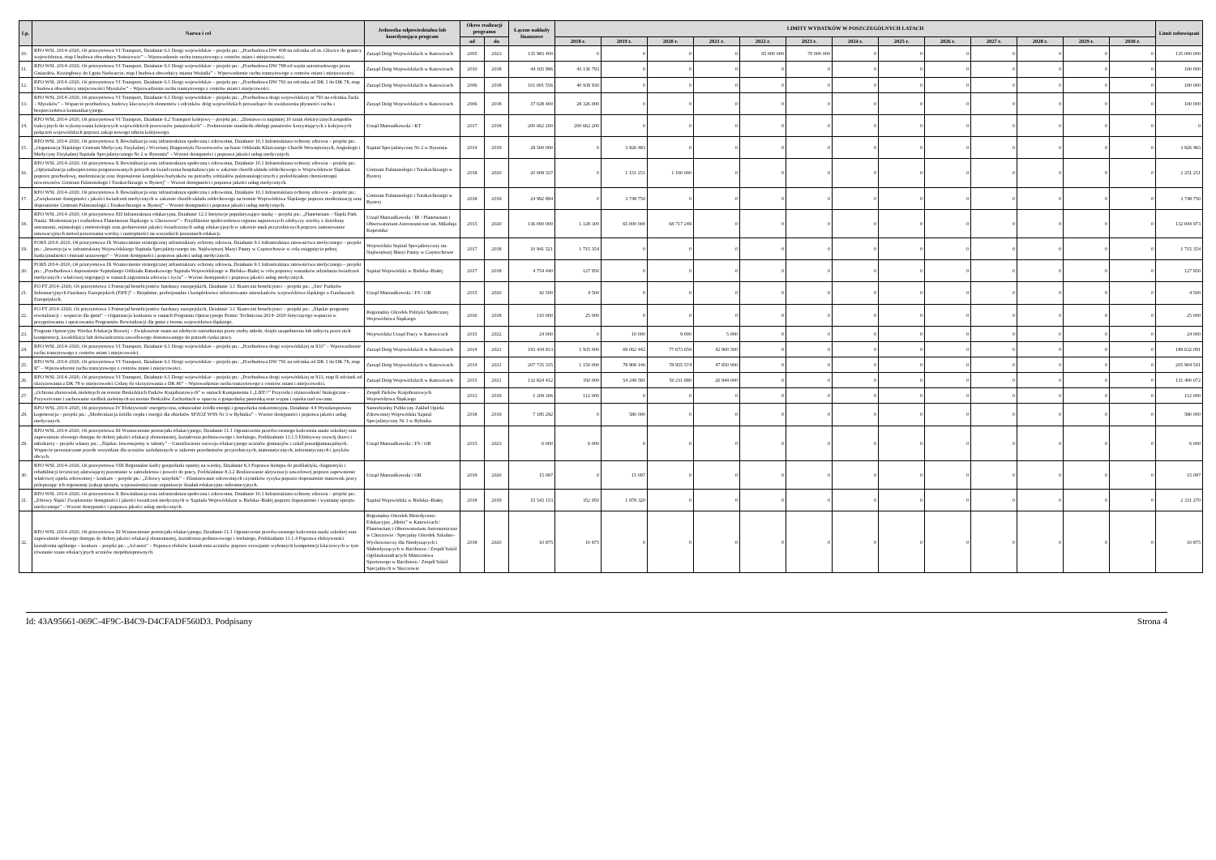| Lp. | Nazwa i cel | Jednostka odpowiedzialna lub koordynująca program | Okres realizacji programu | | Łączne nakłady finansowe | LIMITY WYDATKÓW W POSZCZEGÓLNYCH LATACH | | | | | | | | | | | | | Limit zobowiązań |
| --- | --- | --- | --- | --- | --- | --- | --- | --- | --- | --- | --- | --- | --- | --- | --- | --- | --- | --- | --- |
| | | | od | do | | 2018 r. | 2019 r. | 2020 r. | 2021 r. | 2022 r. | 2023 r. | 2024 r. | 2025 r. | 2026 r. | 2027 r. | 2028 r. | 2029 r. | 2030 r. | |
| 10. | RPO WSL 2014–2020, Oś priorytetowa VI Transport, Działanie 6.1 Drogi wojewódzkie – projekt pn.: „Przebudowa DW 408 na odcinku od m. Gliwice do granicy województwa, etap I budowa obwodnicy Sośnicowic” – Wprowadzenie ruchu tranzytowego z centrów miast i miejscowości. | Zarząd Dróg Wojewódzkich w Katowicach | 2005 | 2023 | 135 983 400 | 0 | 0 | 0 | 0 | 65 000 000 | 70 000 000 | 0 | 0 | 0 | 0 | 0 | 0 | 0 | 135 000 000 |
| 11. | RPO WSL 2014–2020, Oś priorytetowa VI Transport, Działanie 6.1 Drogi wojewódzkie – projekt pn.: „Przebudowa DW 789 od węzła autostradowego przez Gniazdów, Koziegłowy do Lgota Nadwarcie, etap I budowa obwodnicy miasta Woźniki” – Wprowadzenie ruchu tranzytowego z centrów miast i miejscowości. | Zarząd Dróg Wojewódzkich w Katowicach | 2010 | 2018 | 44 165 996 | 43 136 793 | 0 | 0 | 0 | 0 | 0 | 0 | 0 | 0 | 0 | 0 | 0 | 0 | 100 000 |
| 12. | RPO WSL 2014–2020, Oś priorytetowa VI Transport, Działanie 6.1 Drogi wojewódzkie – projekt pn.: „Przebudowa DW 791 na odcinku od DK 1 do DK 78, etap I budowa obwodnicy miejscowości Myszków” – Wprowadzenie ruchu tranzytowego z centrów miast i miejscowości. | Zarząd Dróg Wojewódzkich w Katowicach | 2006 | 2018 | 101 001 556 | 40 939 930 | 0 | 0 | 0 | 0 | 0 | 0 | 0 | 0 | 0 | 0 | 0 | 0 | 100 000 |
| 13. | RPO WSL 2014–2020, Oś priorytetowa VI Transport, Działanie 6.1 Drogi wojewódzkie – projekt pn.: „Przebudowa drogi wojewódzkiej nr 793 na odcinku Żarki – Myszków” – Wsparcie przebudowy, budowy kluczowych elementów i odcinków dróg wojewódzkich prowadzące do zwiększenia płynności ruchu i bezpieczeństwa komunikacyjnego. | Zarząd Dróg Wojewódzkich w Katowicach | 2006 | 2018 | 37 028 400 | 28 326 000 | 0 | 0 | 0 | 0 | 0 | 0 | 0 | 0 | 0 | 0 | 0 | 0 | 100 000 |
| 14. | RPO WSL 2014–2020, Oś priorytetowa VI Transport, Działanie 6.2 Transport kolejowy – projekt pn.: „Dostawa co najmniej 10 sztuk elektrycznych zespołów trakcyjnych do wykonywania kolejowych wojewódzkich przewozów pasażerskich” – Podniesienie standardu obsługi pasażerów korzystających z kolejowych połączeń wojewódzkich poprzez zakup nowego taboru kolejowego. | Urząd Marszałkowski / KT | 2017 | 2018 | 200 662 200 | 200 662 200 | 0 | 0 | 0 | 0 | 0 | 0 | 0 | 0 | 0 | 0 | 0 | 0 | 0 |
| 15. | RPO WSL 2014–2020, Oś priorytetowa X Rewitalizacja oraz infrastruktura społeczna i zdrowotna, Działanie 10.1 Infrastruktura ochrony zdrowia – projekt pn.: „Organizacja Śląskiego Centrum Medycyny Fizykalnej i Wczesnej Diagnostyki Nowotworów na bazie Oddziału Klinicznego Chorób Wewnętrznych, Angiologii i Medycyny Fizykalnej Szpitala Specjalistycznego Nr 2 w Bytomiu” – Wzrost dostępności i poprawa jakości usług medycznych. | Szpital Specjalistyczny Nr 2 w Bytomiu | 2014 | 2019 | 28 500 000 | 0 | 3 926 483 | 0 | 0 | 0 | 0 | 0 | 0 | 0 | 0 | 0 | 0 | 0 | 3 926 483 |
| 16. | RPO WSL 2014–2020, Oś priorytetowa X Rewitalizacja oraz infrastruktura społeczna i zdrowotna, Działanie 10.1 Infrastruktura ochrony zdrowia – projekt pn.: „Optymalizacja zabezpieczenia prognozowanych potrzeb na świadczenia hospitalizacyjne w zakresie chorób układu oddechowego w Województwie Śląskim poprzez przebudowę, modernizację oraz doposażenie kompleksu budynków na potrzeby oddziałów pulmonologicznych z pododdziałem chemioterapii nowotworów Centrum Pulmonologii i Torakochirurgii w Bystrej” – Wzrost dostępności i poprawa jakości usług medycznych. | Centrum Pulmonologii i Torakochirurgii w Bystrej | 2018 | 2020 | 20 008 337 | 0 | 1 151 251 | 1 100 000 | 0 | 0 | 0 | 0 | 0 | 0 | 0 | 0 | 0 | 0 | 2 251 251 |
| 17. | RPO WSL 2014–2020, Oś priorytetowa X Rewitalizacja oraz infrastruktura społeczna i zdrowotna, Działanie 10.1 Infrastruktura ochrony zdrowia – projekt pn.: „Zwiększenie dostępności i jakości świadczeń medycznych w zakresie chorób układu oddechowego na terenie Województwa Śląskiego poprzez modernizację oraz doposażenie Centrum Pulmonologii i Torakochirurgii w Bystrej” – Wzrost dostępności i poprawa jakości usług medycznych. | Centrum Pulmonologii i Torakochirurgii w Bystrej | 2018 | 2019 | 24 992 894 | 0 | 3 748 750 | 0 | 0 | 0 | 0 | 0 | 0 | 0 | 0 | 0 | 0 | 0 | 3 748 750 |
| 18. | RPO WSL 2014–2020, Oś priorytetowa XII Infrastruktura edukacyjna, Działanie 12.3 Instytucje popularyzujące naukę – projekt pn.: „Planetarium – Śląski Park Nauki. Modernizacja i rozbudowa Planetarium Śląskiego w Chorzowie” – Przybliżenie społeczeństwu regionu najnowszych zdobyczy wiedzy z dziedziny astronomii, sejsmologii i meteorologii oraz podniesienie jakości świadczonych usług edukacyjnych w zakresie nauk przyrodniczych poprzez zastosowanie innowacyjnych metod poszerzania wiedzy i umiejętności na wszystkich poziomach edukacji. | Urząd Marszałkowski / IR / Planetarium i Obserwatorium Astronomiczne im. Mikołaja Kopernika | 2015 | 2020 | 136 000 000 | 1 128 300 | 65 000 000 | 68 717 249 | 0 | 0 | 0 | 0 | 0 | 0 | 0 | 0 | 0 | 0 | 132 844 973 |
| 19. | POIiŚ 2014–2020, Oś priorytetowa IX Wzmocnienie strategicznej infrastruktury ochrony zdrowia, Działanie 9.1 Infrastruktura ratownictwa medycznego – projekt pn.: „Inwestycja w infrastrukturę Wojewódzkiego Szpitala Specjalistycznego im. Najświętszej Maryi Panny w Częstochowie w celu osiągnięcia pełnej funkcjonalności centrum urazowego” – Wzrost dostępności i poprawa jakości usług medycznych. | Wojewódzki Szpital Specjalistyczny im. Najświętszej Maryi Panny w Częstochowie | 2017 | 2018 | 10 941 521 | 1 715 354 | 0 | 0 | 0 | 0 | 0 | 0 | 0 | 0 | 0 | 0 | 0 | 0 | 1 715 354 |
| 20. | POIiŚ 2014–2020, Oś priorytetowa IX Wzmocnienie strategicznej infrastruktury ochrony zdrowia, Działanie 9.1 Infrastruktura ratownictwa medycznego – projekt pn.: „Przebudowa i doposażenie Szpitalnego Oddziału Ratunkowego Szpitala Wojewódzkiego w Bielsku–Białej w celu poprawy warunków udzielania świadczeń medycznych i właściwej segregacji w stanach zagrożenia zdrowia i życia” – Wzrost dostępności i poprawa jakości usług medycznych. | Szpital Wojewódzki w Bielsku–Białej | 2017 | 2018 | 4 754 440 | 127 950 | 0 | 0 | 0 | 0 | 0 | 0 | 0 | 0 | 0 | 0 | 0 | 0 | 127 950 |
| 21. | PO PT 2014–2020, Oś priorytetowa 3 Potencjał beneficjentów funduszy europejskich, Działanie 3.1 Skuteczni beneficjenci – projekt pn.: „Sieć Punktów Informacyjnych Funduszy Europejskich (PIFE)” – Bezpłatne, profesjonalne i kompleksowe informowanie mieszkańców województwa śląskiego o Funduszach Europejskich. | Urząd Marszałkowski / FS / OR | 2015 | 2020 | 42 500 | 4 500 | 0 | 0 | 0 | 0 | 0 | 0 | 0 | 0 | 0 | 0 | 0 | 0 | 4 500 |
| 22. | PO PT 2014–2020, Oś priorytetowa 3 Potencjał beneficjentów funduszy europejskich, Działanie 3.1 Skuteczni beneficjenci – projekt pn.: „Śląskie programy rewitalizacji – wsparcie dla gmin” – Organizacja konkursu w ramach Programu Operacyjnego Pomoc Techniczna 2014–2020 dotyczącego wsparcia w przygotowaniu i opracowaniu Programów Rewitalizacji dla gmin z terenu województwa śląskiego. | Regionalny Ośrodek Polityki Społecznej Województwa Śląskiego | 2016 | 2018 | 110 000 | 25 000 | 0 | 0 | 0 | 0 | 0 | 0 | 0 | 0 | 0 | 0 | 0 | 0 | 25 000 |
| 23. | Program Operacyjny Wiedza Edukacja Rozwój – Zwiększenie szans na zdobycie zatrudnienia przez osoby młode, dzięki uzupełnieniu lub nabyciu przez nich kompetencji, kwalifikacji lub doświadczenia zawodowego dostosowanego do potrzeb rynku pracy. | Wojewódzki Urząd Pracy w Katowicach | 2015 | 2022 | 24 000 | 0 | 10 000 | 9 000 | 5 000 | 0 | 0 | 0 | 0 | 0 | 0 | 0 | 0 | 0 | 24 000 |
| 24. | RPO WSL 2014–2020, Oś priorytetowa VI Transport, Działanie 6.1 Drogi wojewódzkie – projekt pn.: „Przebudowa drogi wojewódzkiej nr 933” – Wprowadzenie ruchu tranzytowego z centrów miast i miejscowości. | Zarząd Dróg Wojewódzkich w Katowicach | 2014 | 2021 | 193 434 813 | 1 935 000 | 69 062 442 | 77 673 658 | 42 900 500 | 0 | 0 | 0 | 0 | 0 | 0 | 0 | 0 | 0 | 189 632 091 |
| 25. | RPO WSL 2014–2020, Oś priorytetowa VI Transport, Działanie 6.1 Drogi wojewódzkie – projekt pn.: „Przebudowa DW 791 na odcinku od DK 1 do DK 78, etap II” – Wprowadzenie ruchu tranzytowego z centrów miast i miejscowości. | Zarząd Dróg Wojewódzkich w Katowicach | 2014 | 2021 | 207 735 335 | 1 150 000 | 78 908 146 | 78 955 574 | 47 850 000 | 0 | 0 | 0 | 0 | 0 | 0 | 0 | 0 | 0 | 205 904 541 |
| 26. | RPO WSL 2014–2020, Oś priorytetowa VI Transport, Działanie 6.1 Drogi wojewódzkie – projekt pn.: „Przebudowa drogi wojewódzkiej nr 913, etap II odcinek od skrzyżowania z DK 78 w miejscowości Celiny do skrzyżowania z DK 86” – Wprowadzenie ruchu tranzytowego z centrów miast i miejscowości. | Zarząd Dróg Wojewódzkich w Katowicach | 2015 | 2021 | 132 824 412 | 350 000 | 54 249 581 | 50 211 680 | 26 944 000 | 0 | 0 | 0 | 0 | 0 | 0 | 0 | 0 | 0 | 131 400 072 |
| 27. | „Ochrona zbiorowisk nieleśnych na terenie Beskidzkich Parków Krajobrazowych” w ramach Komponentu I „LIFE+” Przyroda i różnorodność biologiczna – Przywrócenie i zachowanie siedlisk nieleśnych na terenie Beskidów Zachodnich w oparciu o gospodarkę pasterską oraz wypas i opieka nad owcami. | Zespół Parków Krajobrazowych Województwa Śląskiego | 2013 | 2019 | 1 209 306 | 112 000 | 0 | 0 | 0 | 0 | 0 | 0 | 0 | 0 | 0 | 0 | 0 | 0 | 112 000 |
| 28. | RPO WSL 2014–2020, Oś priorytetowa IV Efektywność energetyczna, odnawialne źródła energii i gospodarka niskoemisyjna, Działanie 4.4 Wysokosprawna kogeneracja – projekt pn.: „Modernizacja źródła ciepła i energii dla obiektów SPZOZ WSS Nr 3 w Rybniku” – Wzrost dostępności i poprawa jakości usług medycznych. | Samodzielny Publiczny Zakład Opieki Zdrowotnej Wojewódzki Szpital Specjalistyczny Nr 3 w Rybniku | 2018 | 2019 | 7 185 292 | 0 | 580 000 | 0 | 0 | 0 | 0 | 0 | 0 | 0 | 0 | 0 | 0 | 0 | 580 000 |
| 29. | RPO WSL 2014–2020, Oś priorytetowa XI Wzmocnienie potencjału edukacyjnego, Działanie 11.1 Ograniczenie przedwczesnego kończenia nauki szkolnej oraz zapewnienie równego dostępu do dobrej jakości edukacji elementarnej, kształcenia podstawowego i średniego, Poddziałanie 11.1.5 Efektywny rozwój dzieci i młodzieży – projekt własny pn.: „Śląskie. Inwestujemy w talenty” – Umożliwienie rozwoju edukacyjnego uczniów gimnazjów i szkół ponadgimnazjalnych. Wsparcie przeznaczone przede wszystkim dla uczniów uzdolnionych w zakresie przedmiotów przyrodniczych, matematycznych, informatycznych i języków obcych. | Urząd Marszałkowski / FS / OR | 2015 | 2023 | 6 000 | 6 000 | 0 | 0 | 0 | 0 | 0 | 0 | 0 | 0 | 0 | 0 | 0 | 0 | 6 000 |
| 30. | RPO WSL 2014–2020, Oś priorytetowa VIII Regionalne kadry gospodarki opartej na wiedzy, Działanie 8.3 Poprawa dostępu do profilaktyki, diagnostyki i rehabilitacji leczniczej ułatwiającej pozostanie w zatrudnieniu i powrót do pracy, Poddziałanie 8.3.2 Realizowanie aktywizacji zawodowej poprzez zapewnienie właściwej opieki zdrowotnej – konkurs – projekt pn.: „Zdrowy urzędnik” – Eliminowanie zdrowotnych czynników ryzyka poprzez doposażenie stanowisk pracy polepszając ich ergonomię (zakup sprzętu, wyposażenia) oraz organizacje działań edukacyjno–informacyjnych. | Urząd Marszałkowski / OR | 2019 | 2020 | 15 097 | 0 | 15 097 | 0 | 0 | 0 | 0 | 0 | 0 | 0 | 0 | 0 | 0 | 0 | 15 097 |
| 31. | RPO WSL 2014–2020, Oś priorytetowa X Rewitalizacja oraz infrastruktura społeczna i zdrowotna, Działanie 10.1 Infrastruktura ochrony zdrowia – projekt pn.: „Zdrowy Śląsk! Zwiększenie dostępności i jakości świadczeń medycznych w Szpitalu Wojewódzkim w Bielsku–Białej poprzez doposażenie i wymianę sprzętu medycznego” – Wzrost dostępności i poprawa jakości usług medycznych. | Szpital Wojewódzki w Bielsku–Białej | 2018 | 2019 | 15 543 153 | 352 950 | 1 978 320 | 0 | 0 | 0 | 0 | 0 | 0 | 0 | 0 | 0 | 0 | 0 | 2 331 270 |
| 32. | RPO WSL 2014–2020, Oś priorytetowa XI Wzmocnienie potencjału edukacyjnego, Działanie 11.1 Ograniczenie przedwczesnego kończenia nauki szkolnej oraz zapewnienie równego dostępu do dobrej jakości edukacji elementarnej, kształcenia podstawowego i średniego, Poddziałanie 11.1.4 Poprawa efektywności kształcenia ogólnego – konkurs – projekt pn.: „Ad astra” – Poprawa efektów kształcenia uczniów poprzez rozwijanie wybranych kompetencji kluczowych w tym równanie szans edukacyjnych uczniów niepełnosprawnych. | Regionalny Ośrodek Metodyczno–Edukacyjny „Metis” w Katowicach / Planetarium i Obserwatorium Astronomiczne w Chorzowie / Specjalny Ośrodek Szkolno–Wychowawczy dla Niesłyszących i Słabosłyszących w Raciborzu / Zespół Szkół Ogólnokształcących Mistrzostwa Sportowego w Raciborzu / Zespół Szkół Specjalnych w Skoczowie | 2018 | 2020 | 10 875 | 10 875 | 0 | 0 | 0 | 0 | 0 | 0 | 0 | 0 | 0 | 0 | 0 | 0 | 10 875 |
Id: 43A95661-069C-4F9C-B4C9-D4CFADF560D3. Podpisany Strona 4